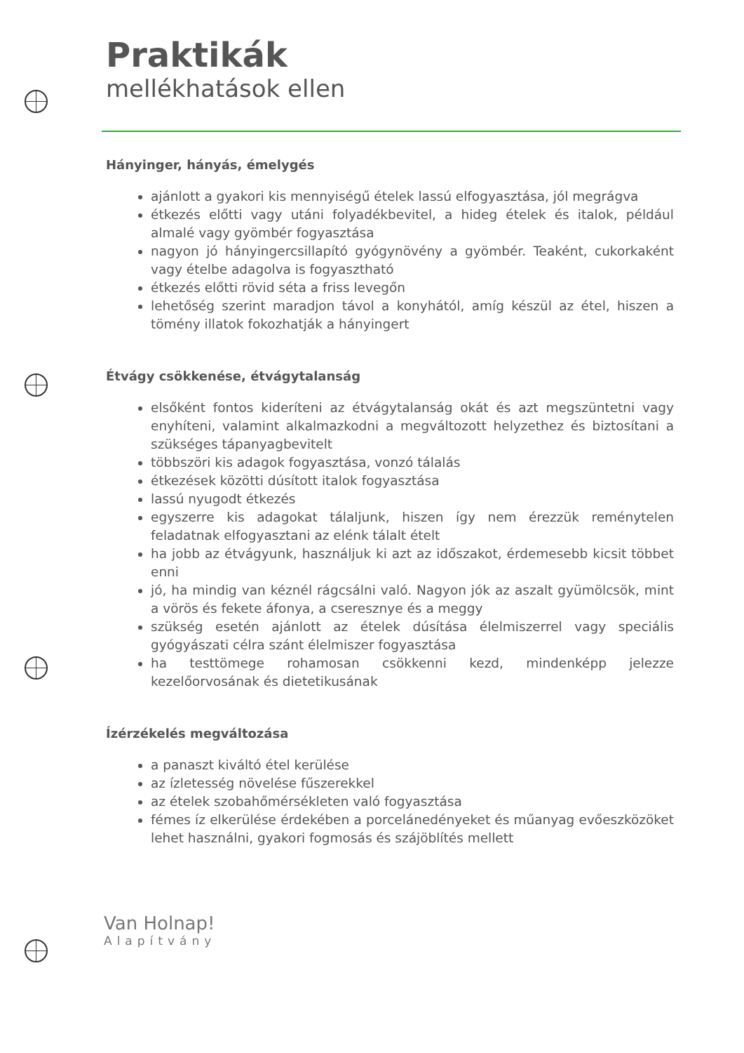Praktikák
mellékhatások ellen
Hányinger, hányás, émelygés
ajánlott a gyakori kis mennyiségű ételek lassú elfogyasztása, jól megrágva
étkezés előtti vagy utáni folyadékbevitel, a hideg ételek és italok, például almalé vagy gyömbér fogyasztása
nagyon jó hányingercsillapító gyógynövény a gyömbér. Teaként, cukorkaként vagy ételbe adagolva is fogyasztható
étkezés előtti rövid séta a friss levegőn
lehetőség szerint maradjon távol a konyhától, amíg készül az étel, hiszen a tömény illatok fokozhatják a hányingert
Étvágy csökkenése, étvágytalanság
elsőként fontos kideríteni az étvágytalanság okát és azt megszüntetni vagy enyhíteni, valamint alkalmazkodni a megváltozott helyzethez és biztosítani a szükséges tápanyagbevitelt
többszöri kis adagok fogyasztása, vonzó tálalás
étkezések közötti dúsított italok fogyasztása
lassú nyugodt étkezés
egyszerre kis adagokat tálaljunk, hiszen így nem érezzük reménytelen feladatnak elfogyasztani az elénk tálalt ételt
ha jobb az étvágyunk, használjuk ki azt az időszakot, érdemesebb kicsit többet enni
jó, ha mindig van kéznél rágcsálni való. Nagyon jók az aszalt gyümölcsök, mint a vörös és fekete áfonya, a cseresznye és a meggy
szükség esetén ajánlott az ételek dúsítása élelmiszerrel vagy speciális gyógyászati célra szánt élelmiszer fogyasztása
ha testtömege rohamosan csökkenni kezd, mindenképp jelezze kezelőorvosának és dietetikusának
Ízérzékelés megváltozása
a panaszt kiváltó étel kerülése
az ízletesség növelése fűszerekkel
az ételek szobahőmérsékleten való fogyasztása
fémes íz elkerülése érdekében a porcelánedényeket és műanyag evőeszközöket lehet használni, gyakori fogmosás és szájöblítés mellett
Van Holnap!
Alapítvány